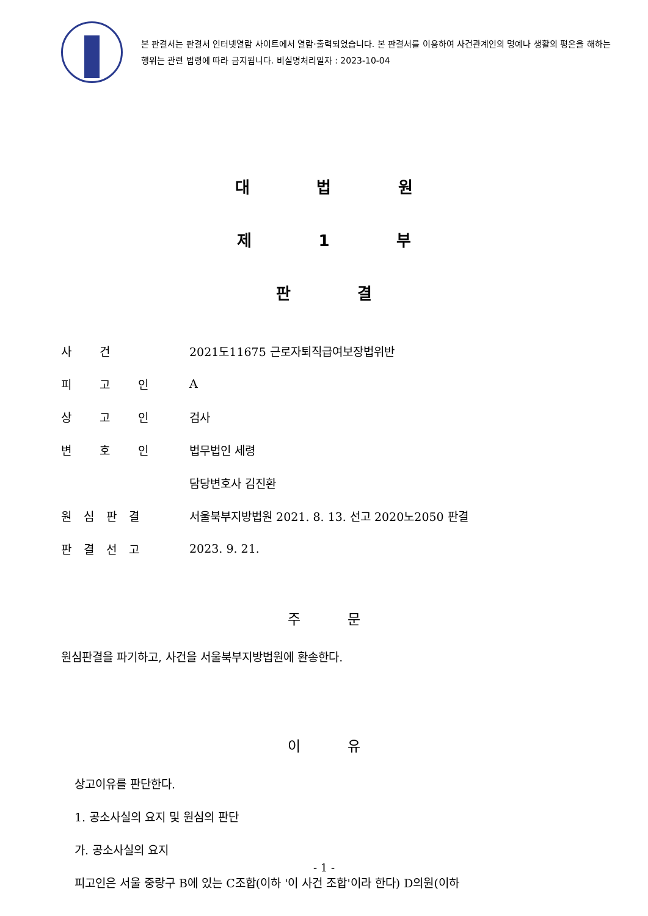본 판결서는 판결서 인터넷열람 사이트에서 열람·출력되었습니다. 본 판결서를 이용하여 사건관계인의 명예나 생활의 평온을 해하는 행위는 관련 법령에 따라 금지됩니다. 비실명처리일자 : 2023-10-04
대 법 원
제 1 부
판 결
| 사 건 | 2021도11675 근로자퇴직급여보장법위반 |
| 피 고 인 | A |
| 상 고 인 | 검사 |
| 변 호 인 | 법무법인 세령 |
| | 담당변호사 김진환 |
| 원심판결 | 서울북부지방법원 2021. 8. 13. 선고 2020노2050 판결 |
| 판결선고 | 2023. 9. 21. |
주 문
원심판결을 파기하고, 사건을 서울북부지방법원에 환송한다.
이 유
상고이유를 판단한다.
1. 공소사실의 요지 및 원심의 판단
가. 공소사실의 요지
피고인은 서울 중랑구 B에 있는 C조합(이하 '이 사건 조합'이라 한다) D의원(이하
- 1 -